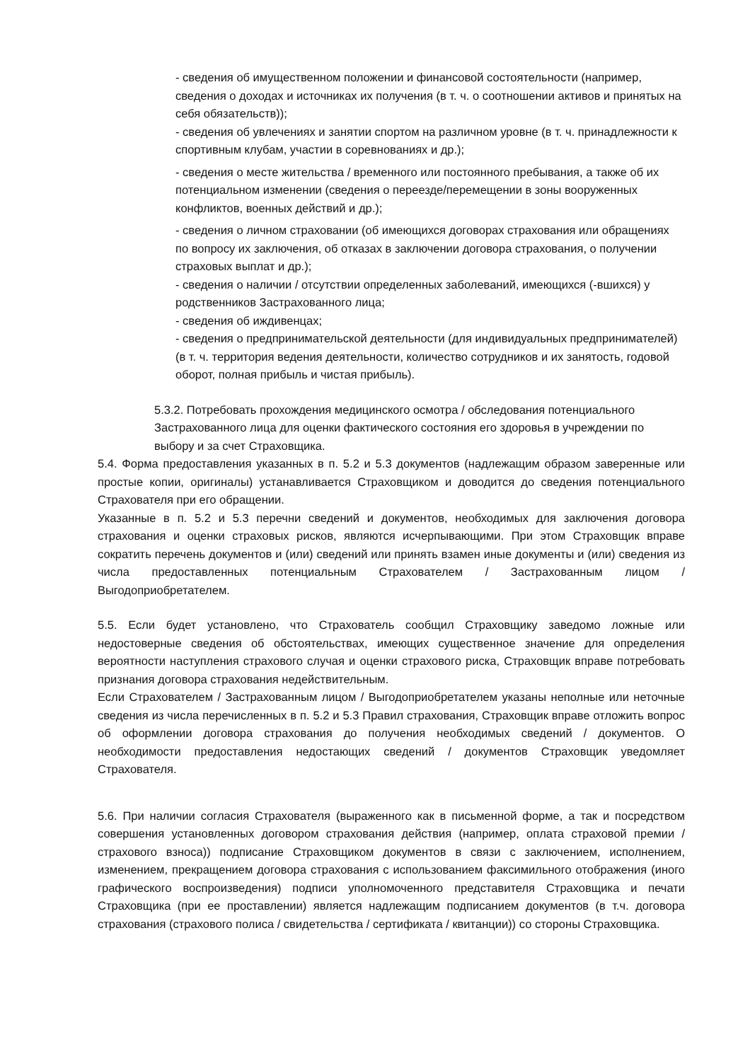- сведения об имущественном положении и финансовой состоятельности (например, сведения о доходах и источниках их получения (в т. ч. о соотношении активов и принятых на себя обязательств));
- сведения об увлечениях и занятии спортом на различном уровне (в т. ч. принадлежности к спортивным клубам, участии в соревнованиях и др.);
- сведения о месте жительства / временного или постоянного пребывания, а также об их потенциальном изменении (сведения о переезде/перемещении в зоны вооруженных конфликтов, военных действий и др.);
- сведения о личном страховании (об имеющихся договорах страхования или обращениях по вопросу их заключения, об отказах в заключении договора страхования, о получении страховых выплат и др.);
- сведения о наличии / отсутствии определенных заболеваний, имеющихся (-вшихся) у родственников Застрахованного лица;
- сведения об иждивенцах;
- сведения о предпринимательской деятельности (для индивидуальных предпринимателей) (в т. ч. территория ведения деятельности, количество сотрудников и их занятость, годовой оборот, полная прибыль и чистая прибыль).
5.3.2. Потребовать прохождения медицинского осмотра / обследования потенциального Застрахованного лица для оценки фактического состояния его здоровья в учреждении по выбору и за счет Страховщика.
5.4. Форма предоставления указанных в п. 5.2 и 5.3 документов (надлежащим образом заверенные или простые копии, оригиналы) устанавливается Страховщиком и доводится до сведения потенциального Страхователя при его обращении.
Указанные в п. 5.2 и 5.3 перечни сведений и документов, необходимых для заключения договора страхования и оценки страховых рисков, являются исчерпывающими. При этом Страховщик вправе сократить перечень документов и (или) сведений или принять взамен иные документы и (или) сведения из числа предоставленных потенциальным Страхователем / Застрахованным лицом / Выгодоприобретателем.
5.5. Если будет установлено, что Страхователь сообщил Страховщику заведомо ложные или недостоверные сведения об обстоятельствах, имеющих существенное значение для определения вероятности наступления страхового случая и оценки страхового риска, Страховщик вправе потребовать признания договора страхования недействительным.
Если Страхователем / Застрахованным лицом / Выгодоприобретателем указаны неполные или неточные сведения из числа перечисленных в п. 5.2 и 5.3 Правил страхования, Страховщик вправе отложить вопрос об оформлении договора страхования до получения необходимых сведений / документов. О необходимости предоставления недостающих сведений / документов Страховщик уведомляет Страхователя.
5.6. При наличии согласия Страхователя (выраженного как в письменной форме, а так и посредством совершения установленных договором страхования действия (например, оплата страховой премии / страхового взноса)) подписание Страховщиком документов в связи с заключением, исполнением, изменением, прекращением договора страхования с использованием факсимильного отображения (иного графического воспроизведения) подписи уполномоченного представителя Страховщика и печати Страховщика (при ее проставлении) является надлежащим подписанием документов (в т.ч. договора страхования (страхового полиса / свидетельства / сертификата / квитанции)) со стороны Страховщика.